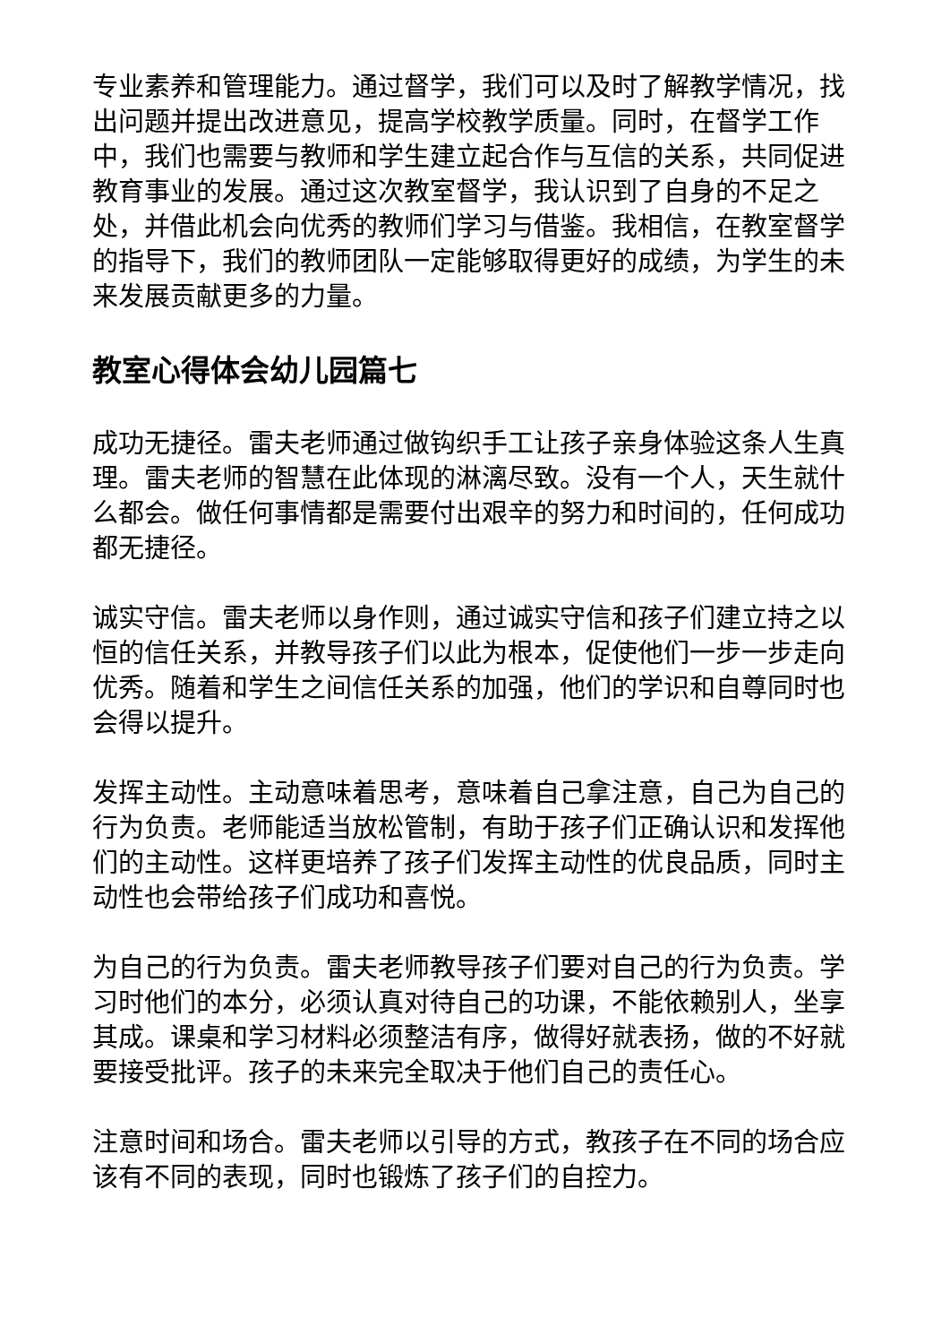专业素养和管理能力。通过督学，我们可以及时了解教学情况，找出问题并提出改进意见，提高学校教学质量。同时，在督学工作中，我们也需要与教师和学生建立起合作与互信的关系，共同促进教育事业的发展。通过这次教室督学，我认识到了自身的不足之处，并借此机会向优秀的教师们学习与借鉴。我相信，在教室督学的指导下，我们的教师团队一定能够取得更好的成绩，为学生的未来发展贡献更多的力量。
教室心得体会幼儿园篇七
成功无捷径。雷夫老师通过做钩织手工让孩子亲身体验这条人生真理。雷夫老师的智慧在此体现的淋漓尽致。没有一个人，天生就什么都会。做任何事情都是需要付出艰辛的努力和时间的，任何成功都无捷径。
诚实守信。雷夫老师以身作则，通过诚实守信和孩子们建立持之以恒的信任关系，并教导孩子们以此为根本，促使他们一步一步走向优秀。随着和学生之间信任关系的加强，他们的学识和自尊同时也会得以提升。
发挥主动性。主动意味着思考，意味着自己拿注意，自己为自己的行为负责。老师能适当放松管制，有助于孩子们正确认识和发挥他们的主动性。这样更培养了孩子们发挥主动性的优良品质，同时主动性也会带给孩子们成功和喜悦。
为自己的行为负责。雷夫老师教导孩子们要对自己的行为负责。学习时他们的本分，必须认真对待自己的功课，不能依赖别人，坐享其成。课桌和学习材料必须整洁有序，做得好就表扬，做的不好就要接受批评。孩子的未来完全取决于他们自己的责任心。
注意时间和场合。雷夫老师以引导的方式，教孩子在不同的场合应该有不同的表现，同时也锻炼了孩子们的自控力。